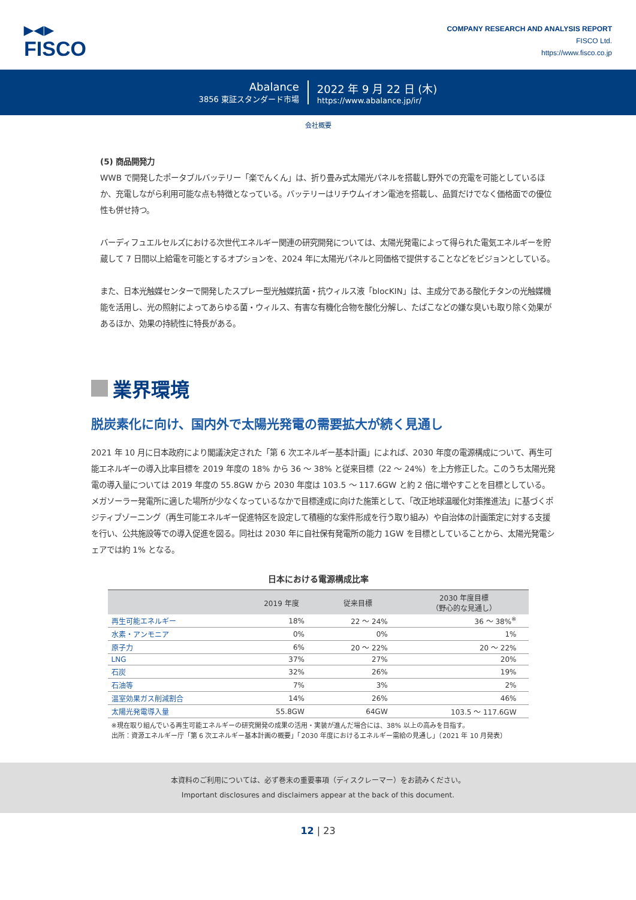▶◀▶
FISCO
COMPANY RESEARCH AND ANALYSIS REPORT
FISCO Ltd.
https://www.fisco.co.jp
Abalance
3856 東証スタンダード市場
2022 年 9 月 22 日 (木)
https://www.abalance.jp/ir/
会社概要
(5) 商品開発力
WWB で開発したポータブルバッテリー「楽でんくん」は、折り畳み式太陽光パネルを搭載し野外での充電を可能としているほか、充電しながら利用可能な点も特徴となっている。バッテリーはリチウムイオン電池を搭載し、品質だけでなく価格面での優位性も併せ持つ。
バーディフュエルセルズにおける次世代エネルギー関連の研究開発については、太陽光発電によって得られた電気エネルギーを貯蔵して 7 日間以上給電を可能とするオプションを、2024 年に太陽光パネルと同価格で提供することなどをビジョンとしている。
また、日本光触媒センターで開発したスプレー型光触媒抗菌・抗ウィルス液「blocKIN」は、主成分である酸化チタンの光触媒機能を活用し、光の照射によってあらゆる菌・ウィルス、有害な有機化合物を酸化分解し、たばこなどの嫌な臭いも取り除く効果があるほか、効果の持続性に特長がある。
業界環境
脱炭素化に向け、国内外で太陽光発電の需要拡大が続く見通し
2021 年 10 月に日本政府により閣議決定された「第 6 次エネルギー基本計画」によれば、2030 年度の電源構成について、再生可能エネルギーの導入比率目標を 2019 年度の 18% から 36 ～ 38% と従来目標（22 ～ 24%）を上方修正した。このうち太陽光発電の導入量については 2019 年度の 55.8GW から 2030 年度は 103.5 ～ 117.6GW と約 2 倍に増やすことを目標としている。メガソーラー発電所に適した場所が少なくなっているなかで目標達成に向けた施策として、「改正地球温暖化対策推進法」に基づくポジティブゾーニング（再生可能エネルギー促進特区を設定して積極的な案件形成を行う取り組み）や自治体の計画策定に対する支援を行い、公共施設等での導入促進を図る。同社は 2030 年に自社保有発電所の能力 1GW を目標としていることから、太陽光発電シェアでは約 1% となる。
日本における電源構成比率
| | 2019 年度 | 従来目標 | 2030 年度目標 （野心的な見通し） |
| --- | --- | --- | --- |
| 再生可能エネルギー | 18% | 22 ～ 24% | 36 ～ 38%<sup>※</sup> |
| 水素・アンモニア | 0% | 0% | 1% |
| 原子力 | 6% | 20 ～ 22% | 20 ～ 22% |
| LNG | 37% | 27% | 20% |
| 石炭 | 32% | 26% | 19% |
| 石油等 | 7% | 3% | 2% |
| 温室効果ガス削減割合 | 14% | 26% | 46% |
| 太陽光発電導入量 | 55.8GW | 64GW | 103.5 ～ 117.6GW |
※現在取り組んでいる再生可能エネルギーの研究開発の成果の活用・実装が進んだ場合には、38% 以上の高みを目指す。
出所：資源エネルギー庁「第 6 次エネルギー基本計画の概要」「2030 年度におけるエネルギー需給の見通し」（2021 年 10 月発表）
本資料のご利用については、必ず巻末の重要事項（ディスクレーマー）をお読みください。
Important disclosures and disclaimers appear at the back of this document.
12 | 23